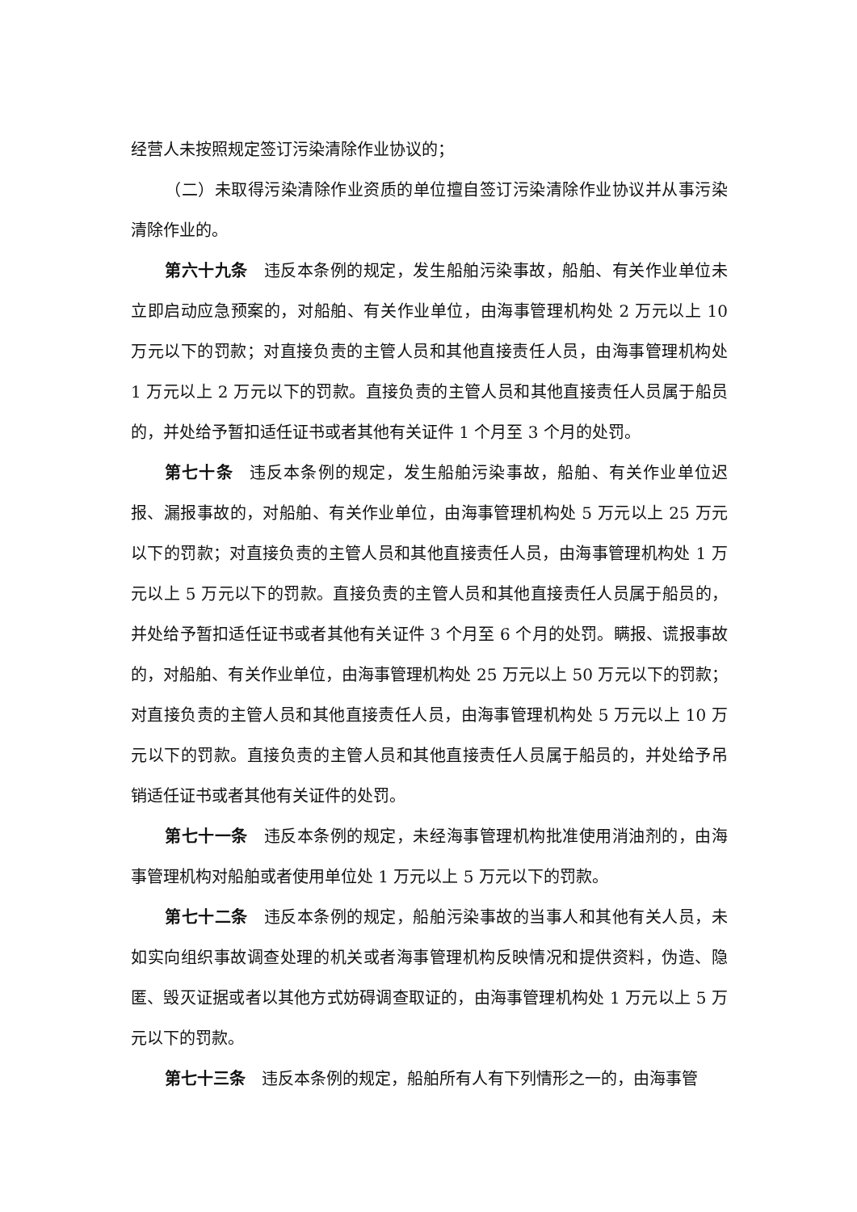经营人未按照规定签订污染清除作业协议的；
（二）未取得污染清除作业资质的单位擅自签订污染清除作业协议并从事污染清除作业的。
第六十九条 违反本条例的规定，发生船舶污染事故，船舶、有关作业单位未立即启动应急预案的，对船舶、有关作业单位，由海事管理机构处 2 万元以上 10 万元以下的罚款；对直接负责的主管人员和其他直接责任人员，由海事管理机构处 1 万元以上 2 万元以下的罚款。直接负责的主管人员和其他直接责任人员属于船员的，并处给予暂扣适任证书或者其他有关证件 1 个月至 3 个月的处罚。
第七十条 违反本条例的规定，发生船舶污染事故，船舶、有关作业单位迟报、漏报事故的，对船舶、有关作业单位，由海事管理机构处 5 万元以上 25 万元以下的罚款；对直接负责的主管人员和其他直接责任人员，由海事管理机构处 1 万元以上 5 万元以下的罚款。直接负责的主管人员和其他直接责任人员属于船员的，并处给予暂扣适任证书或者其他有关证件 3 个月至 6 个月的处罚。瞒报、谎报事故的，对船舶、有关作业单位，由海事管理机构处 25 万元以上 50 万元以下的罚款；对直接负责的主管人员和其他直接责任人员，由海事管理机构处 5 万元以上 10 万元以下的罚款。直接负责的主管人员和其他直接责任人员属于船员的，并处给予吊销适任证书或者其他有关证件的处罚。
第七十一条 违反本条例的规定，未经海事管理机构批准使用消油剂的，由海事管理机构对船舶或者使用单位处 1 万元以上 5 万元以下的罚款。
第七十二条 违反本条例的规定，船舶污染事故的当事人和其他有关人员，未如实向组织事故调查处理的机关或者海事管理机构反映情况和提供资料，伪造、隐匿、毁灭证据或者以其他方式妨碍调查取证的，由海事管理机构处 1 万元以上 5 万元以下的罚款。
第七十三条 违反本条例的规定，船舶所有人有下列情形之一的，由海事管